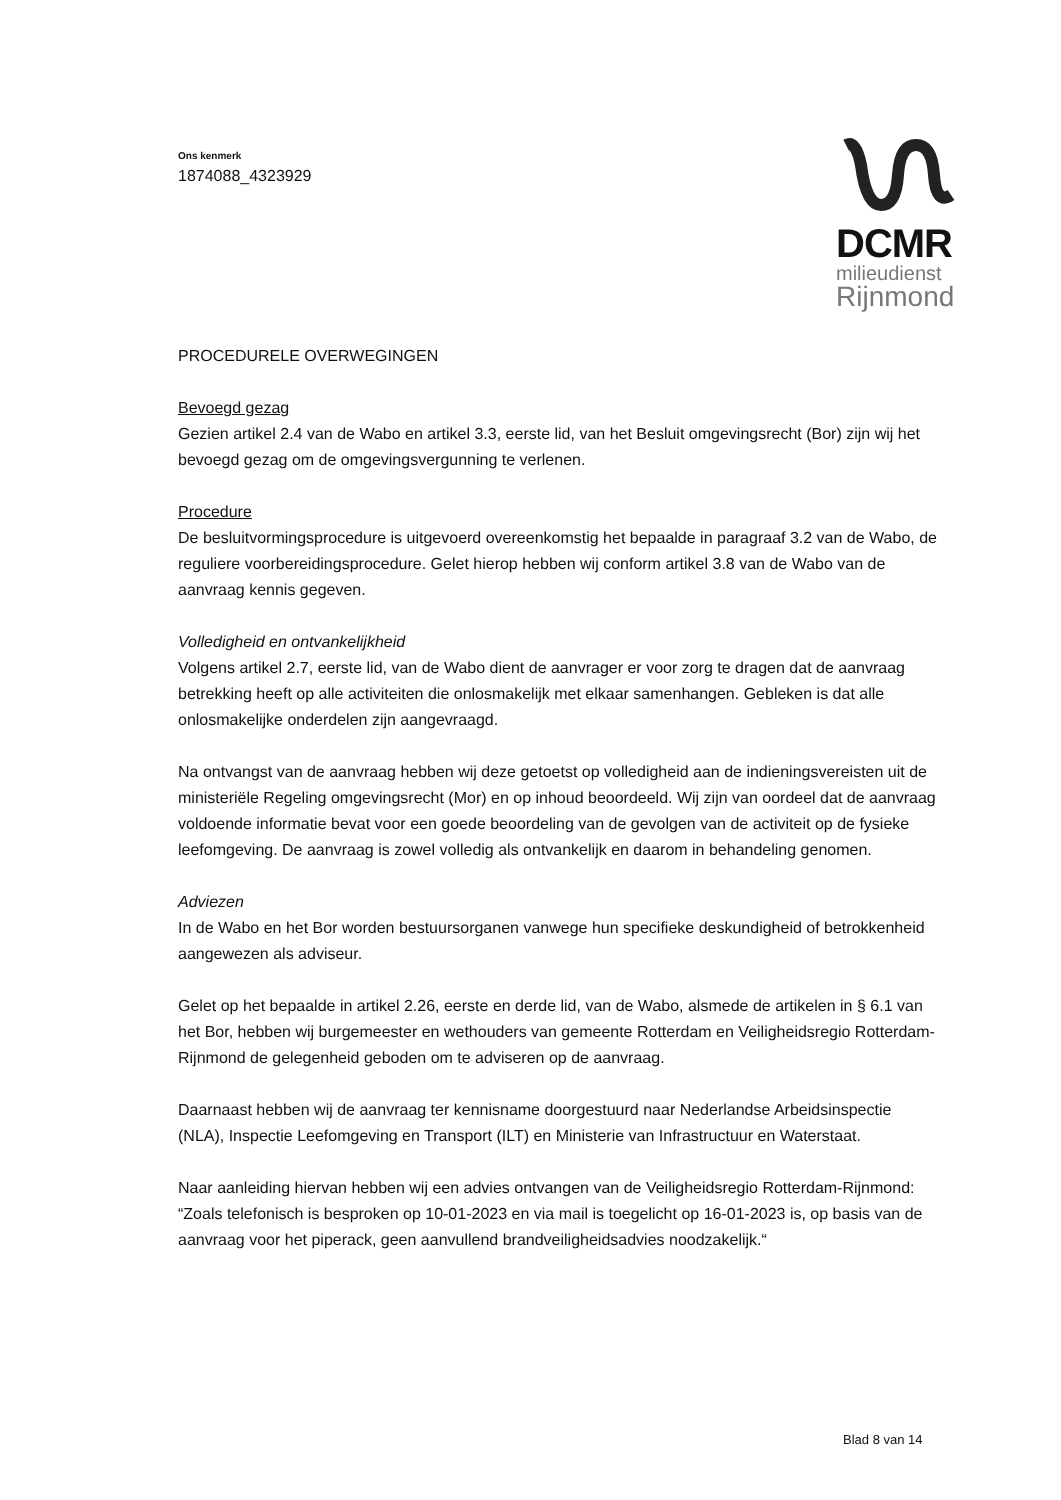Ons kenmerk
1874088_4323929
DCMR
milieudienst
Rijnmond
PROCEDURELE OVERWEGINGEN
Bevoegd gezag
Gezien artikel 2.4 van de Wabo en artikel 3.3, eerste lid, van het Besluit omgevingsrecht (Bor) zijn wij het bevoegd gezag om de omgevingsvergunning te verlenen.
Procedure
De besluitvormingsprocedure is uitgevoerd overeenkomstig het bepaalde in paragraaf 3.2 van de Wabo, de reguliere voorbereidingsprocedure. Gelet hierop hebben wij conform artikel 3.8 van de Wabo van de aanvraag kennis gegeven.
Volledigheid en ontvankelijkheid
Volgens artikel 2.7, eerste lid, van de Wabo dient de aanvrager er voor zorg te dragen dat de aanvraag betrekking heeft op alle activiteiten die onlosmakelijk met elkaar samenhangen. Gebleken is dat alle onlosmakelijke onderdelen zijn aangevraagd.
Na ontvangst van de aanvraag hebben wij deze getoetst op volledigheid aan de indieningsvereisten uit de ministeriële Regeling omgevingsrecht (Mor) en op inhoud beoordeeld. Wij zijn van oordeel dat de aanvraag voldoende informatie bevat voor een goede beoordeling van de gevolgen van de activiteit op de fysieke leefomgeving. De aanvraag is zowel volledig als ontvankelijk en daarom in behandeling genomen.
Adviezen
In de Wabo en het Bor worden bestuursorganen vanwege hun specifieke deskundigheid of betrokkenheid aangewezen als adviseur.
Gelet op het bepaalde in artikel 2.26, eerste en derde lid, van de Wabo, alsmede de artikelen in § 6.1 van het Bor, hebben wij burgemeester en wethouders van gemeente Rotterdam en Veiligheidsregio Rotterdam-Rijnmond de gelegenheid geboden om te adviseren op de aanvraag.
Daarnaast hebben wij de aanvraag ter kennisname doorgestuurd naar Nederlandse Arbeidsinspectie (NLA), Inspectie Leefomgeving en Transport (ILT) en Ministerie van Infrastructuur en Waterstaat.
Naar aanleiding hiervan hebben wij een advies ontvangen van de Veiligheidsregio Rotterdam-Rijnmond: “Zoals telefonisch is besproken op 10-01-2023 en via mail is toegelicht op 16-01-2023 is, op basis van de aanvraag voor het piperack, geen aanvullend brandveiligheidsadvies noodzakelijk.“
Blad 8 van 14